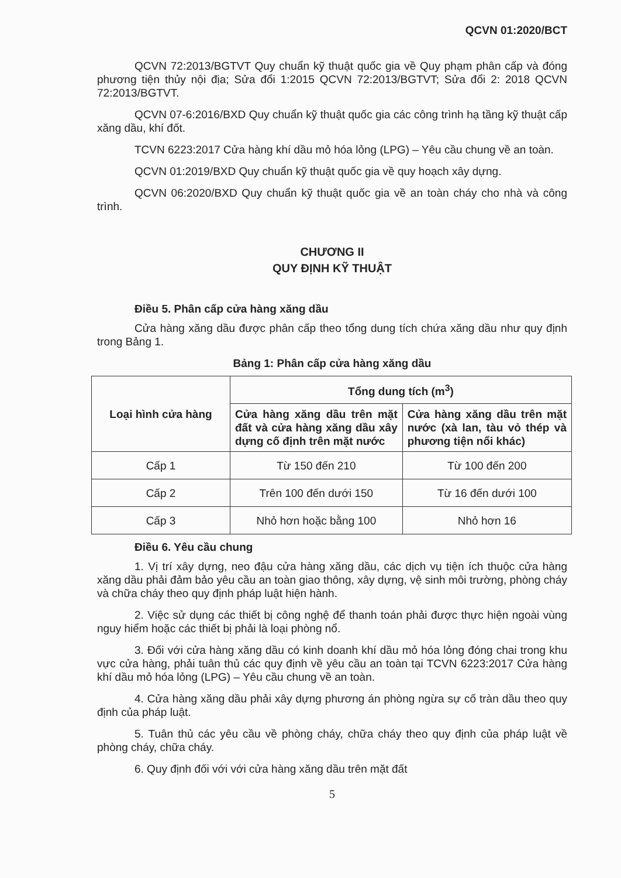QCVN 01:2020/BCT
QCVN 72:2013/BGTVT Quy chuẩn kỹ thuật quốc gia về Quy phạm phân cấp và đóng phương tiện thủy nội địa; Sửa đổi 1:2015 QCVN 72:2013/BGTVT; Sửa đổi 2: 2018 QCVN 72:2013/BGTVT.
QCVN 07-6:2016/BXD Quy chuẩn kỹ thuật quốc gia các công trình hạ tầng kỹ thuật cấp xăng dầu, khí đốt.
TCVN 6223:2017 Cửa hàng khí dầu mỏ hóa lỏng (LPG) – Yêu cầu chung về an toàn.
QCVN 01:2019/BXD Quy chuẩn kỹ thuật quốc gia về quy hoạch xây dựng.
QCVN 06:2020/BXD Quy chuẩn kỹ thuật quốc gia về an toàn cháy cho nhà và công trình.
CHƯƠNG II
QUY ĐỊNH KỸ THUẬT
Điều 5. Phân cấp cửa hàng xăng dầu
Cửa hàng xăng dầu được phân cấp theo tổng dung tích chứa xăng dầu như quy định trong Bảng 1.
Bảng 1: Phân cấp cửa hàng xăng dầu
| Loại hình cửa hàng | Tổng dung tích (m<sup>3</sup>) | |
| --- | --- | --- |
| | Cửa hàng xăng dầu trên mặt đất và cửa hàng xăng dầu xây dựng cố định trên mặt nước | Cửa hàng xăng dầu trên mặt nước (xà lan, tàu vỏ thép và phương tiện nổi khác) |
| Cấp 1 | Từ 150 đến 210 | Từ 100 đến 200 |
| Cấp 2 | Trên 100 đến dưới 150 | Từ 16 đến dưới 100 |
| Cấp 3 | Nhỏ hơn hoặc bằng 100 | Nhỏ hơn 16 |
Điều 6. Yêu cầu chung
1. Vị trí xây dựng, neo đậu cửa hàng xăng dầu, các dịch vụ tiện ích thuộc cửa hàng xăng dầu phải đảm bảo yêu cầu an toàn giao thông, xây dựng, vệ sinh môi trường, phòng cháy và chữa cháy theo quy định pháp luật hiện hành.
2. Việc sử dụng các thiết bị công nghệ để thanh toán phải được thực hiện ngoài vùng nguy hiểm hoặc các thiết bị phải là loại phòng nổ.
3. Đối với cửa hàng xăng dầu có kinh doanh khí dầu mỏ hóa lỏng đóng chai trong khu vực cửa hàng, phải tuân thủ các quy định về yêu cầu an toàn tại TCVN 6223:2017 Cửa hàng khí dầu mỏ hóa lỏng (LPG) – Yêu cầu chung về an toàn.
4. Cửa hàng xăng dầu phải xây dựng phương án phòng ngừa sự cố tràn dầu theo quy định của pháp luật.
5. Tuân thủ các yêu cầu về phòng cháy, chữa cháy theo quy định của pháp luật về phòng cháy, chữa cháy.
6. Quy định đối với với cửa hàng xăng dầu trên mặt đất
5